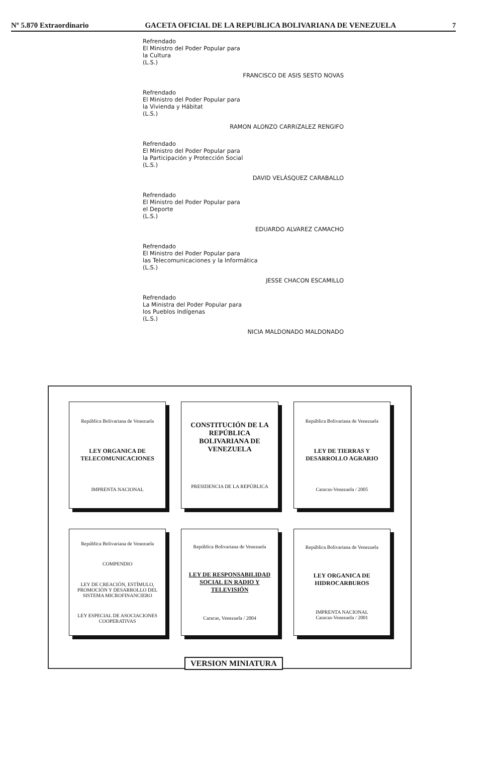Nº 5.870 Extraordinario GACETA OFICIAL DE LA REPUBLICA BOLIVARIANA DE VENEZUELA 7
Refrendado
El Ministro del Poder Popular para
la Cultura
(L.S.)
FRANCISCO DE ASIS SESTO NOVAS
Refrendado
El Ministro del Poder Popular para
la Vivienda y Hábitat
(L.S.)
RAMON ALONZO CARRIZALEZ RENGIFO
Refrendado
El Ministro del Poder Popular para
la Participación y Protección Social
(L.S.)
DAVID VELÁSQUEZ CARABALLO
Refrendado
El Ministro del Poder Popular para
el Deporte
(L.S.)
EDUARDO ALVAREZ CAMACHO
Refrendado
El Ministro del Poder Popular para
las Telecomunicaciones y la Informática
(L.S.)
JESSE CHACON ESCAMILLO
Refrendado
La Ministra del Poder Popular para
los Pueblos Indígenas
(L.S.)
NICIA MALDONADO MALDONADO
República Bolivariana de Venezuela
LEY ORGANICA DE TELECOMUNICACIONES
IMPRENTA NACIONAL
CONSTITUCIÓN DE LA REPÚBLICA BOLIVARIANA DE VENEZUELA
PRESIDENCIA DE LA REPÚBLICA
República Bolivariana de Venezuela
LEY DE TIERRAS Y DESARROLLO AGRARIO
Caracas-Venezuela / 2005
República Bolivariana de Venezuela
COMPENDIO
LEY DE CREACIÓN, ESTÍMULO, PROMOCIÓN Y DESARROLLO DEL SISTEMA MICROFINANCIERO
LEY ESPECIAL DE ASOCIACIONES COOPERATIVAS
República Bolivariana de Venezuela
LEY DE RESPONSABILIDAD SOCIAL EN RADIO Y TELEVISIÓN
Caracas, Venezuela / 2004
República Bolivariana de Venezuela
LEY ORGANICA DE HIDROCARBUROS
IMPRENTA NACIONAL
Caracas-Venezuela / 2001
VERSION MINIATURA